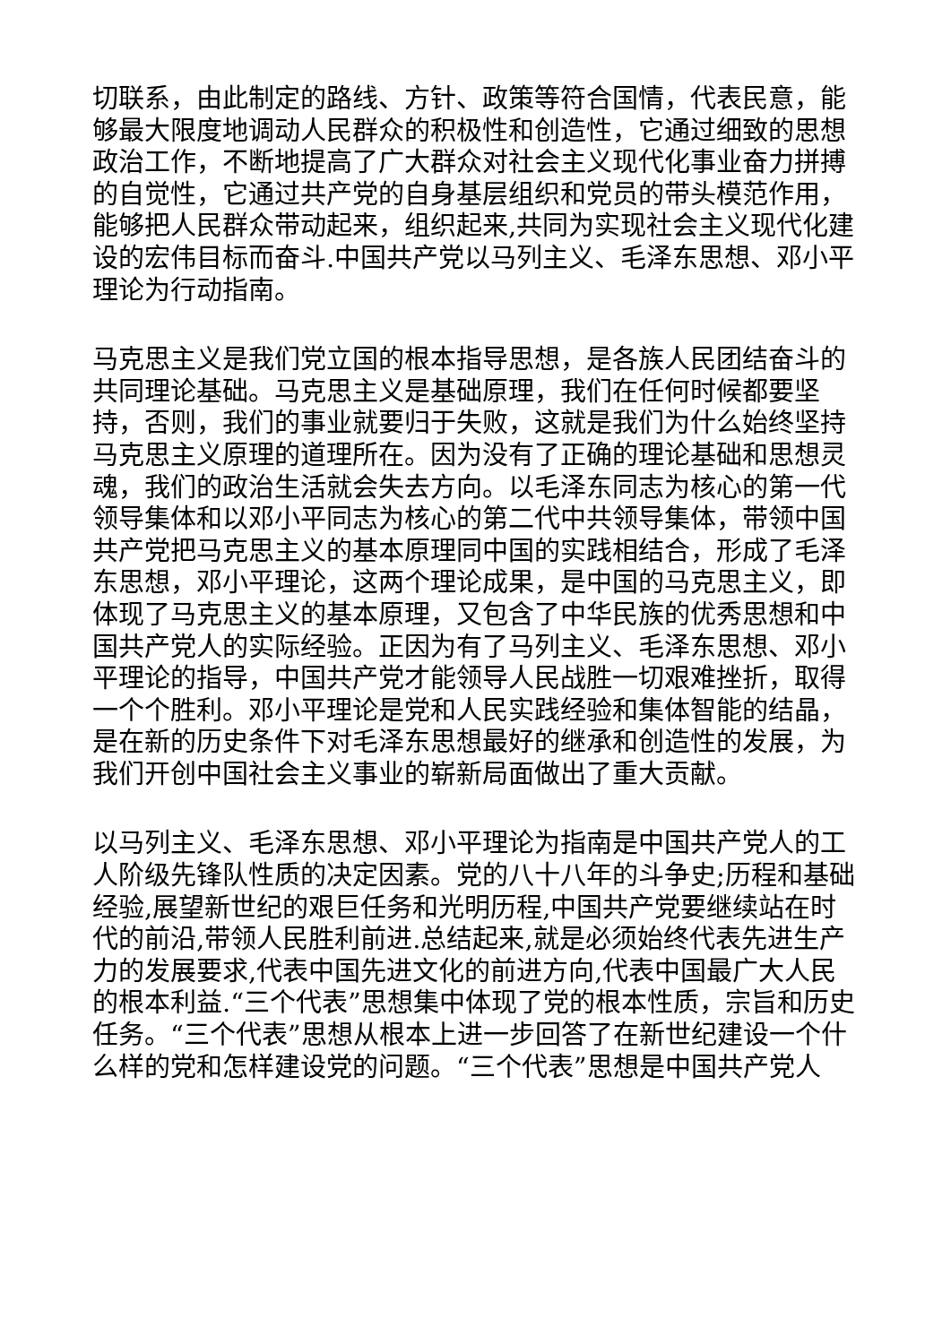切联系，由此制定的路线、方针、政策等符合国情，代表民意，能够最大限度地调动人民群众的积极性和创造性，它通过细致的思想政治工作，不断地提高了广大群众对社会主义现代化事业奋力拼搏的自觉性，它通过共产党的自身基层组织和党员的带头模范作用，能够把人民群众带动起来，组织起来,共同为实现社会主义现代化建设的宏伟目标而奋斗.中国共产党以马列主义、毛泽东思想、邓小平理论为行动指南。
马克思主义是我们党立国的根本指导思想，是各族人民团结奋斗的共同理论基础。马克思主义是基础原理，我们在任何时候都要坚持，否则，我们的事业就要归于失败，这就是我们为什么始终坚持马克思主义原理的道理所在。因为没有了正确的理论基础和思想灵魂，我们的政治生活就会失去方向。以毛泽东同志为核心的第一代领导集体和以邓小平同志为核心的第二代中共领导集体，带领中国共产党把马克思主义的基本原理同中国的实践相结合，形成了毛泽东思想，邓小平理论，这两个理论成果，是中国的马克思主义，即体现了马克思主义的基本原理，又包含了中华民族的优秀思想和中国共产党人的实际经验。正因为有了马列主义、毛泽东思想、邓小平理论的指导，中国共产党才能领导人民战胜一切艰难挫折，取得一个个胜利。邓小平理论是党和人民实践经验和集体智能的结晶，是在新的历史条件下对毛泽东思想最好的继承和创造性的发展，为我们开创中国社会主义事业的崭新局面做出了重大贡献。
以马列主义、毛泽东思想、邓小平理论为指南是中国共产党人的工人阶级先锋队性质的决定因素。党的八十八年的斗争史;历程和基础经验,展望新世纪的艰巨任务和光明历程,中国共产党要继续站在时代的前沿,带领人民胜利前进.总结起来,就是必须始终代表先进生产力的发展要求,代表中国先进文化的前进方向,代表中国最广大人民的根本利益.“三个代表”思想集中体现了党的根本性质，宗旨和历史任务。“三个代表”思想从根本上进一步回答了在新世纪建设一个什么样的党和怎样建设党的问题。“三个代表”思想是中国共产党人